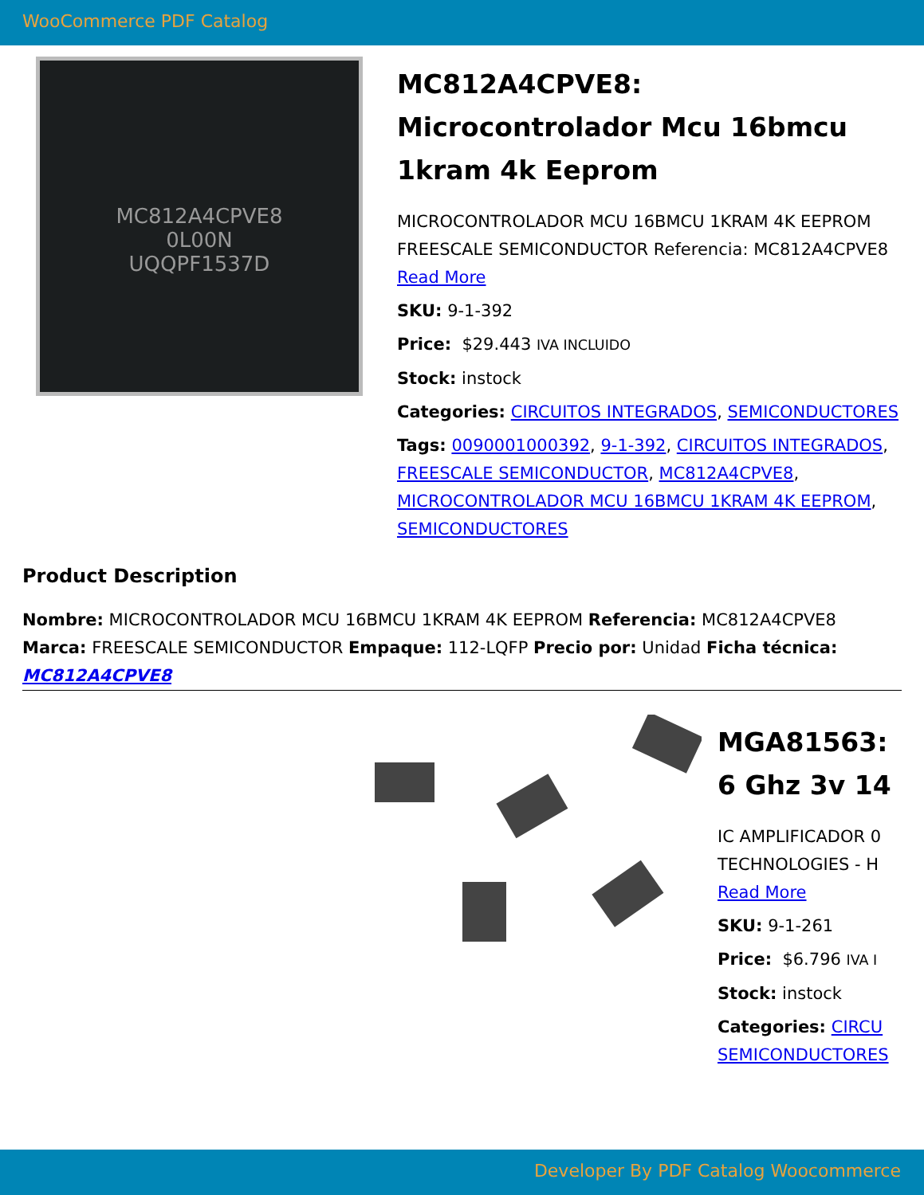WooCommerce PDF Catalog
MC812A4CPVE8
0L00N
UQQPF1537D
MC812A4CPVE8: Microcontrolador Mcu 16bmcu 1kram 4k Eeprom
MICROCONTROLADOR MCU 16BMCU 1KRAM 4K EEPROM FREESCALE SEMICONDUCTOR Referencia: MC812A4CPVE8
Read More
SKU: 9-1-392
Price: $29.443 IVA INCLUIDO
Stock: instock
Categories: CIRCUITOS INTEGRADOS, SEMICONDUCTORES
Tags: 0090001000392, 9-1-392, CIRCUITOS INTEGRADOS, FREESCALE SEMICONDUCTOR, MC812A4CPVE8, MICROCONTROLADOR MCU 16BMCU 1KRAM 4K EEPROM, SEMICONDUCTORES
Product Description
Nombre: MICROCONTROLADOR MCU 16BMCU 1KRAM 4K EEPROM Referencia: MC812A4CPVE8 Marca: FREESCALE SEMICONDUCTOR Empaque: 112-LQFP Precio por: Unidad Ficha técnica: MC812A4CPVE8
MGA81563:
6 Ghz 3v 14
IC AMPLIFICADOR 0
TECHNOLOGIES - H
Read More
SKU: 9-1-261
Price: $6.796 IVA I
Stock: instock
Categories: CIRCU
SEMICONDUCTORES
Developer By PDF Catalog Woocommerce